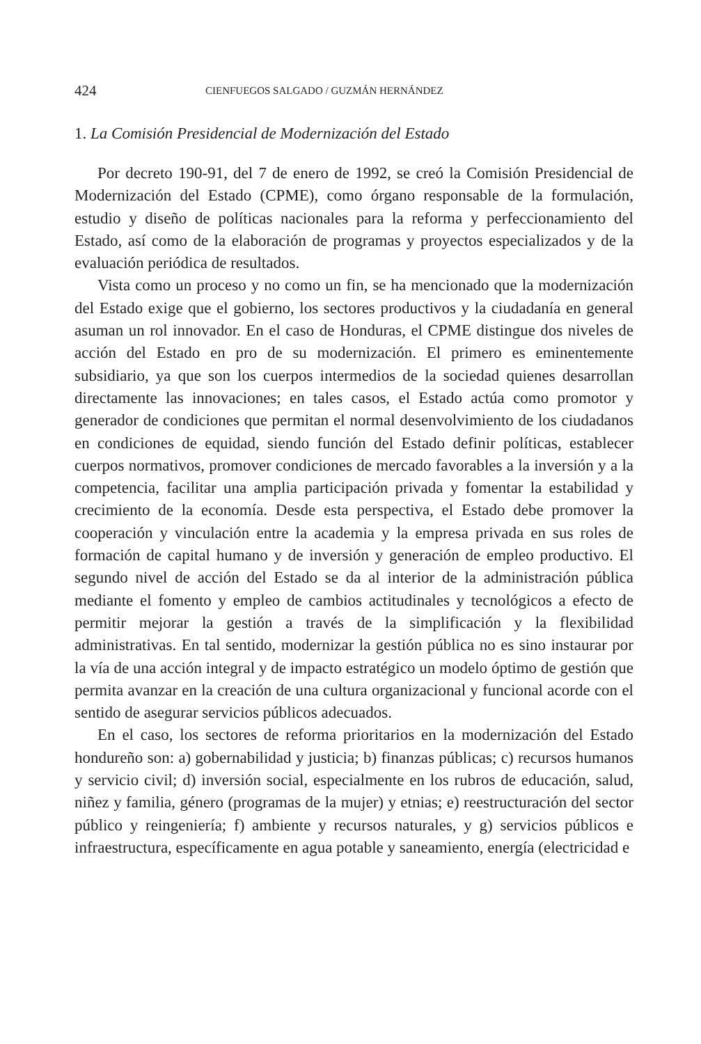424 CIENFUEGOS SALGADO / GUZMÁN HERNÁNDEZ
1. La Comisión Presidencial de Modernización del Estado
Por decreto 190-91, del 7 de enero de 1992, se creó la Comisión Presidencial de Modernización del Estado (CPME), como órgano responsable de la formulación, estudio y diseño de políticas nacionales para la reforma y perfeccionamiento del Estado, así como de la elaboración de programas y proyectos especializados y de la evaluación periódica de resultados.
Vista como un proceso y no como un fin, se ha mencionado que la modernización del Estado exige que el gobierno, los sectores productivos y la ciudadanía en general asuman un rol innovador. En el caso de Honduras, el CPME distingue dos niveles de acción del Estado en pro de su modernización. El primero es eminentemente subsidiario, ya que son los cuerpos intermedios de la sociedad quienes desarrollan directamente las innovaciones; en tales casos, el Estado actúa como promotor y generador de condiciones que permitan el normal desenvolvimiento de los ciudadanos en condiciones de equidad, siendo función del Estado definir políticas, establecer cuerpos normativos, promover condiciones de mercado favorables a la inversión y a la competencia, facilitar una amplia participación privada y fomentar la estabilidad y crecimiento de la economía. Desde esta perspectiva, el Estado debe promover la cooperación y vinculación entre la academia y la empresa privada en sus roles de formación de capital humano y de inversión y generación de empleo productivo. El segundo nivel de acción del Estado se da al interior de la administración pública mediante el fomento y empleo de cambios actitudinales y tecnológicos a efecto de permitir mejorar la gestión a través de la simplificación y la flexibilidad administrativas. En tal sentido, modernizar la gestión pública no es sino instaurar por la vía de una acción integral y de impacto estratégico un modelo óptimo de gestión que permita avanzar en la creación de una cultura organizacional y funcional acorde con el sentido de asegurar servicios públicos adecuados.
En el caso, los sectores de reforma prioritarios en la modernización del Estado hondureño son: a) gobernabilidad y justicia; b) finanzas públicas; c) recursos humanos y servicio civil; d) inversión social, especialmente en los rubros de educación, salud, niñez y familia, género (programas de la mujer) y etnias; e) reestructuración del sector público y reingeniería; f) ambiente y recursos naturales, y g) servicios públicos e infraestructura, específicamente en agua potable y saneamiento, energía (electricidad e